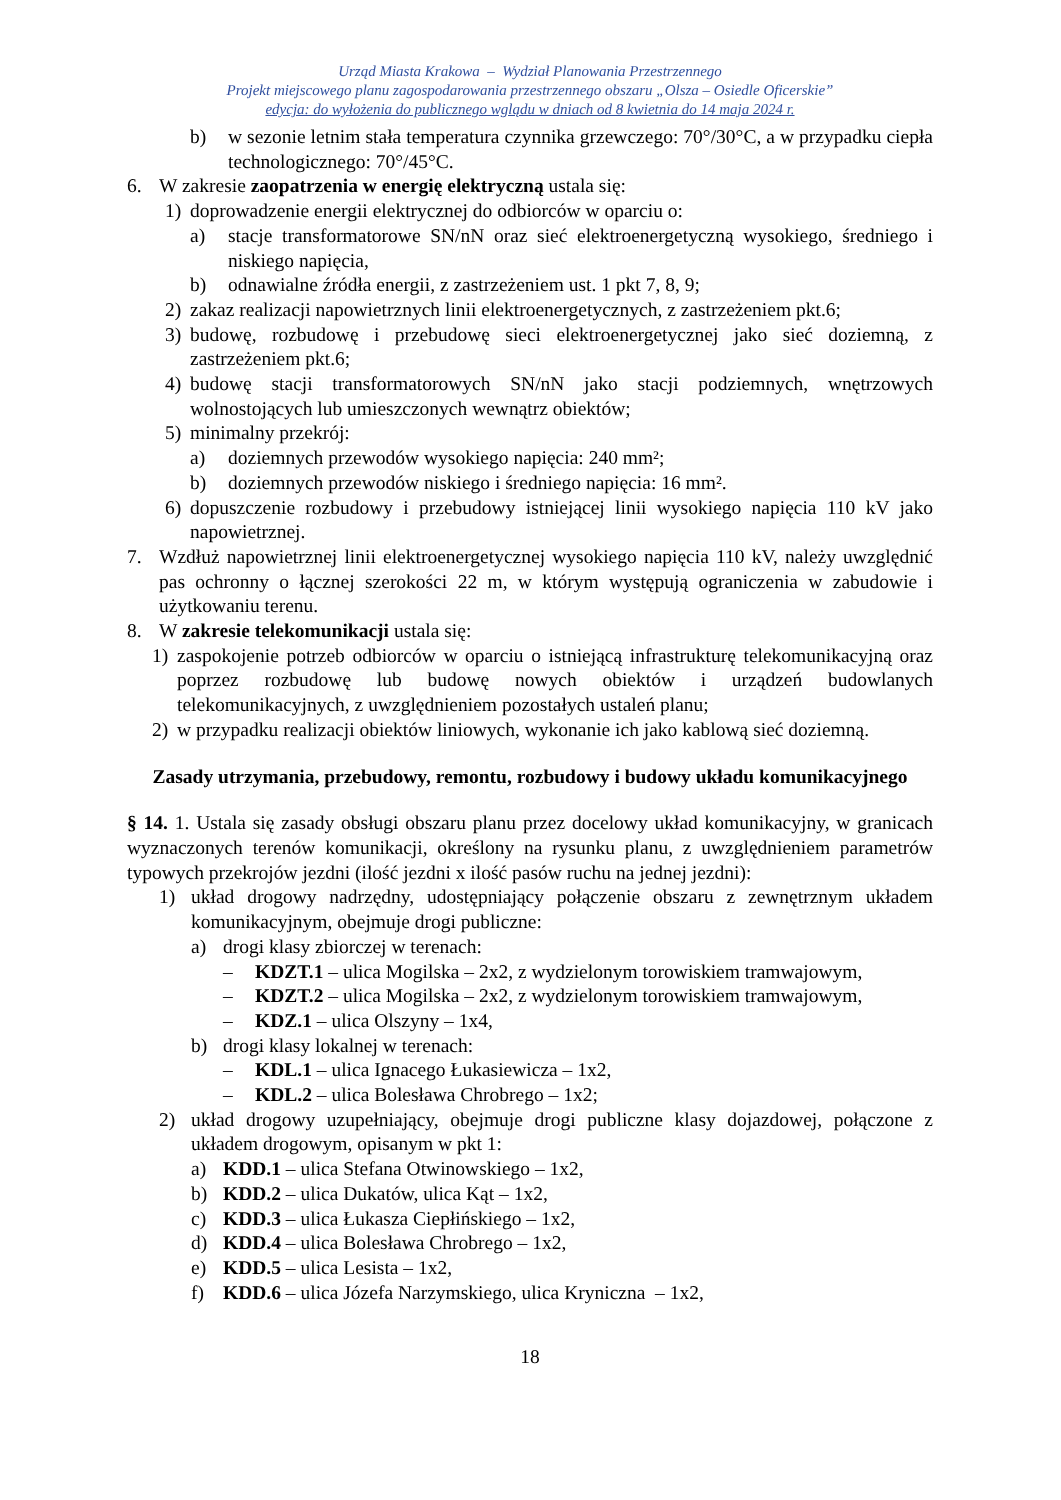Urząd Miasta Krakowa – Wydział Planowania Przestrzennego
Projekt miejscowego planu zagospodarowania przestrzennego obszaru „Olsza – Osiedle Oficerskie”
edycja: do wyłożenia do publicznego wglądu w dniach od 8 kwietnia do 14 maja 2024 r.
b) w sezonie letnim stała temperatura czynnika grzewczego: 70°/30°C, a w przypadku ciepła technologicznego: 70°/45°C.
6. W zakresie zaopatrzenia w energię elektryczną ustala się:
1) doprowadzenie energii elektrycznej do odbiorców w oparciu o:
a) stacje transformatorowe SN/nN oraz sieć elektroenergetyczną wysokiego, średniego i niskiego napięcia,
b) odnawialne źródła energii, z zastrzeżeniem ust. 1 pkt 7, 8, 9;
2) zakaz realizacji napowietrznych linii elektroenergetycznych, z zastrzeżeniem pkt.6;
3) budowę, rozbudowę i przebudowę sieci elektroenergetycznej jako sieć doziemną, z zastrzeżeniem pkt.6;
4) budowę stacji transformatorowych SN/nN jako stacji podziemnych, wnętrzowych wolnostojących lub umieszczonych wewnątrz obiektów;
5) minimalny przekrój:
a) doziemnych przewodów wysokiego napięcia: 240 mm²;
b) doziemnych przewodów niskiego i średniego napięcia: 16 mm².
6) dopuszczenie rozbudowy i przebudowy istniejącej linii wysokiego napięcia 110 kV jako napowietrznej.
7. Wzdłuż napowietrznej linii elektroenergetycznej wysokiego napięcia 110 kV, należy uwzględnić pas ochronny o łącznej szerokości 22 m, w którym występują ograniczenia w zabudowie i użytkowaniu terenu.
8. W zakresie telekomunikacji ustala się:
1) zaspokojenie potrzeb odbiorców w oparciu o istniejącą infrastrukturę telekomunikacyjną oraz poprzez rozbudowę lub budowę nowych obiektów i urządzeń budowlanych telekomunikacyjnych, z uwzględnieniem pozostałych ustaleń planu;
2) w przypadku realizacji obiektów liniowych, wykonanie ich jako kablową sieć doziemną.
Zasady utrzymania, przebudowy, remontu, rozbudowy i budowy układu komunikacyjnego
§ 14. 1. Ustala się zasady obsługi obszaru planu przez docelowy układ komunikacyjny, w granicach wyznaczonych terenów komunikacji, określony na rysunku planu, z uwzględnieniem parametrów typowych przekrojów jezdni (ilość jezdni x ilość pasów ruchu na jednej jezdni):
1) układ drogowy nadrzędny, udostępniający połączenie obszaru z zewnętrznym układem komunikacyjnym, obejmuje drogi publiczne:
a) drogi klasy zbiorczej w terenach:
– KDZT.1 – ulica Mogilska – 2x2, z wydzielonym torowiskiem tramwajowym,
– KDZT.2 – ulica Mogilska – 2x2, z wydzielonym torowiskiem tramwajowym,
– KDZ.1 – ulica Olszyny – 1x4,
b) drogi klasy lokalnej w terenach:
– KDL.1 – ulica Ignacego Łukasiewicza – 1x2,
– KDL.2 – ulica Bolesława Chrobrego – 1x2;
2) układ drogowy uzupełniający, obejmuje drogi publiczne klasy dojazdowej, połączone z układem drogowym, opisanym w pkt 1:
a) KDD.1 – ulica Stefana Otwinowskiego – 1x2,
b) KDD.2 – ulica Dukatów, ulica Kąt – 1x2,
c) KDD.3 – ulica Łukasza Ciepłińskiego – 1x2,
d) KDD.4 – ulica Bolesława Chrobrego – 1x2,
e) KDD.5 – ulica Lesista – 1x2,
f) KDD.6 – ulica Józefa Narzymskiego, ulica Kryniczna – 1x2,
18